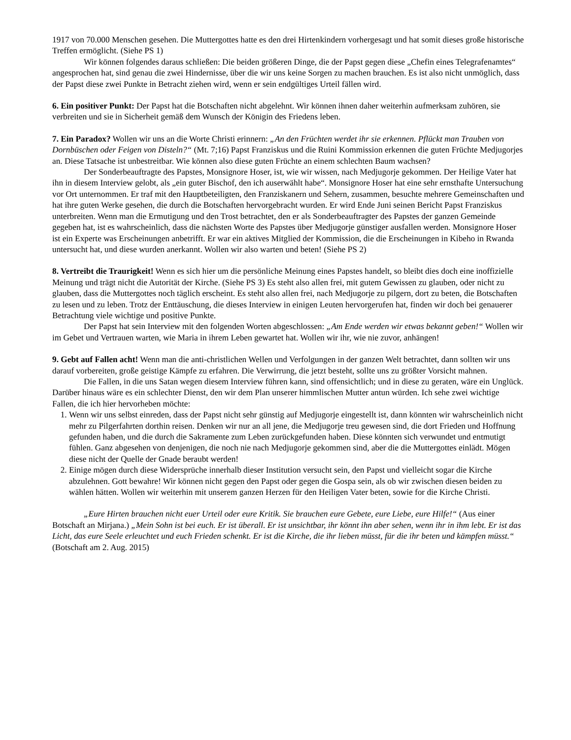1917 von 70.000 Menschen gesehen. Die Muttergottes hatte es den drei Hirtenkindern vorhergesagt und hat somit dieses große historische Treffen ermöglicht. (Siehe PS 1)
Wir können folgendes daraus schließen: Die beiden größeren Dinge, die der Papst gegen diese „Chefin eines Telegrafenamtes“ angesprochen hat, sind genau die zwei Hindernisse, über die wir uns keine Sorgen zu machen brauchen. Es ist also nicht unmöglich, dass der Papst diese zwei Punkte in Betracht ziehen wird, wenn er sein endgültiges Urteil fällen wird.
6. Ein positiver Punkt: Der Papst hat die Botschaften nicht abgelehnt. Wir können ihnen daher weiterhin aufmerksam zuhören, sie verbreiten und sie in Sicherheit gemäß dem Wunsch der Königin des Friedens leben.
7. Ein Paradox? Wollen wir uns an die Worte Christi erinnern: „An den Früchten werdet ihr sie erkennen. Pflückt man Trauben von Dornbüschen oder Feigen von Disteln?“ (Mt. 7;16) Papst Franziskus und die Ruini Kommission erkennen die guten Früchte Medjugorjes an. Diese Tatsache ist unbestreitbar. Wie können also diese guten Früchte an einem schlechten Baum wachsen?
Der Sonderbeauftragte des Papstes, Monsignore Hoser, ist, wie wir wissen, nach Medjugorje gekommen. Der Heilige Vater hat ihn in diesem Interview gelobt, als „ein guter Bischof, den ich auserwählt habe“. Monsignore Hoser hat eine sehr ernsthafte Untersuchung vor Ort unternommen. Er traf mit den Hauptbeteiligten, den Franziskanern und Sehern, zusammen, besuchte mehrere Gemeinschaften und hat ihre guten Werke gesehen, die durch die Botschaften hervorgebracht wurden. Er wird Ende Juni seinen Bericht Papst Franziskus unterbreiten. Wenn man die Ermutigung und den Trost betrachtet, den er als Sonderbeauftragter des Papstes der ganzen Gemeinde gegeben hat, ist es wahrscheinlich, dass die nächsten Worte des Papstes über Medjugorje günstiger ausfallen werden. Monsignore Hoser ist ein Experte was Erscheinungen anbetrifft. Er war ein aktives Mitglied der Kommission, die die Erscheinungen in Kibeho in Rwanda untersucht hat, und diese wurden anerkannt. Wollen wir also warten und beten! (Siehe PS 2)
8. Vertreibt die Traurigkeit! Wenn es sich hier um die persönliche Meinung eines Papstes handelt, so bleibt dies doch eine inoffizielle Meinung und trägt nicht die Autorität der Kirche. (Siehe PS 3) Es steht also allen frei, mit gutem Gewissen zu glauben, oder nicht zu glauben, dass die Muttergottes noch täglich erscheint. Es steht also allen frei, nach Medjugorje zu pilgern, dort zu beten, die Botschaften zu lesen und zu leben. Trotz der Enttäuschung, die dieses Interview in einigen Leuten hervorgerufen hat, finden wir doch bei genauerer Betrachtung viele wichtige und positive Punkte.
Der Papst hat sein Interview mit den folgenden Worten abgeschlossen: „Am Ende werden wir etwas bekannt geben!“ Wollen wir im Gebet und Vertrauen warten, wie Maria in ihrem Leben gewartet hat. Wollen wir ihr, wie nie zuvor, anhängen!
9. Gebt auf Fallen acht! Wenn man die anti-christlichen Wellen und Verfolgungen in der ganzen Welt betrachtet, dann sollten wir uns darauf vorbereiten, große geistige Kämpfe zu erfahren. Die Verwirrung, die jetzt besteht, sollte uns zu größter Vorsicht mahnen.
Die Fallen, in die uns Satan wegen diesem Interview führen kann, sind offensichtlich; und in diese zu geraten, wäre ein Unglück. Darüber hinaus wäre es ein schlechter Dienst, den wir dem Plan unserer himmlischen Mutter antun würden. Ich sehe zwei wichtige Fallen, die ich hier hervorheben möchte:
1. Wenn wir uns selbst einreden, dass der Papst nicht sehr günstig auf Medjugorje eingestellt ist, dann könnten wir wahrscheinlich nicht mehr zu Pilgerfahrten dorthin reisen. Denken wir nur an all jene, die Medjugorje treu gewesen sind, die dort Frieden und Hoffnung gefunden haben, und die durch die Sakramente zum Leben zurückgefunden haben. Diese könnten sich verwundet und entmutigt fühlen. Ganz abgesehen von denjenigen, die noch nie nach Medjugorje gekommen sind, aber die die Muttergottes einlädt. Mögen diese nicht der Quelle der Gnade beraubt werden!
2. Einige mögen durch diese Widersprüche innerhalb dieser Institution versucht sein, den Papst und vielleicht sogar die Kirche abzulehnen. Gott bewahre! Wir können nicht gegen den Papst oder gegen die Gospa sein, als ob wir zwischen diesen beiden zu wählen hätten. Wollen wir weiterhin mit unserem ganzen Herzen für den Heiligen Vater beten, sowie for die Kirche Christi.
„Eure Hirten brauchen nicht euer Urteil oder eure Kritik. Sie brauchen eure Gebete, eure Liebe, eure Hilfe!“ (Aus einer Botschaft an Mirjana.) „Mein Sohn ist bei euch. Er ist überall. Er ist unsichtbar, ihr könnt ihn aber sehen, wenn ihr in ihm lebt. Er ist das Licht, das eure Seele erleuchtet und euch Frieden schenkt. Er ist die Kirche, die ihr lieben müsst, für die ihr beten und kämpfen müsst.“ (Botschaft am 2. Aug. 2015)